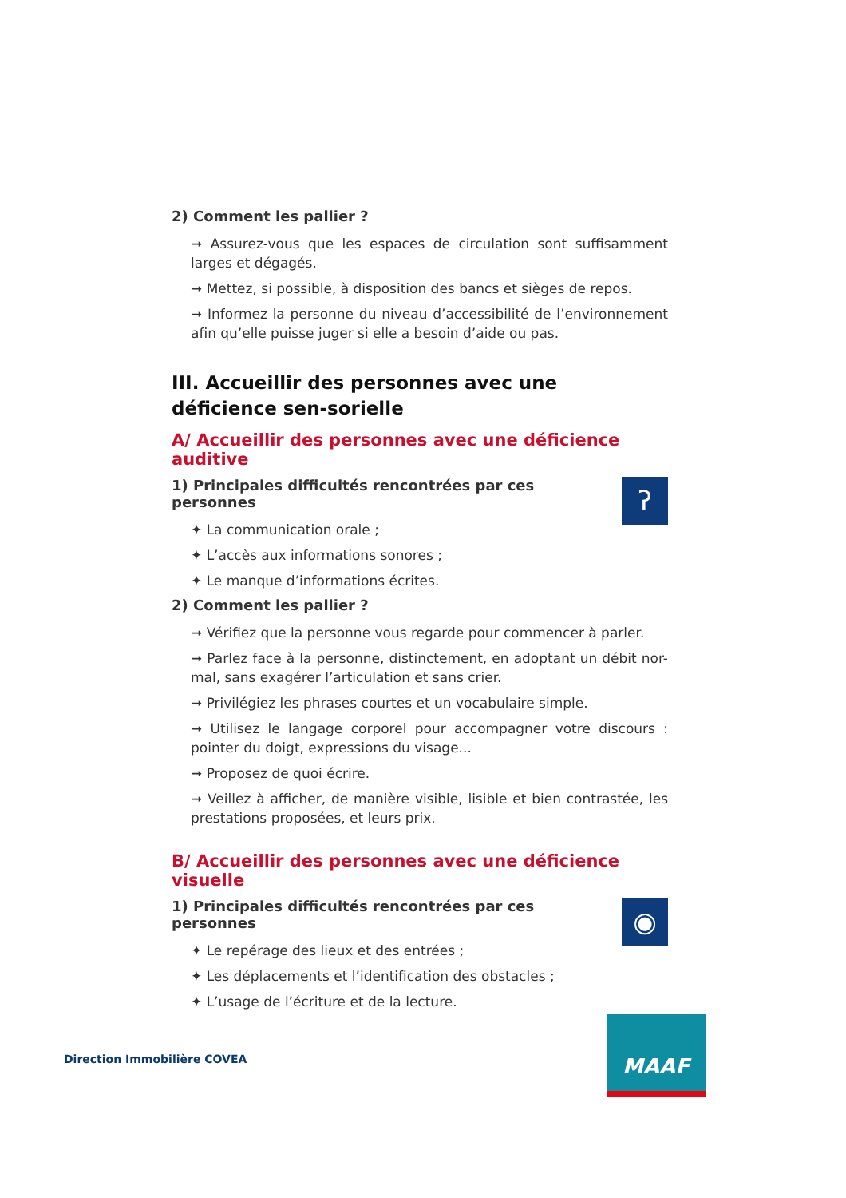2) Comment les pallier ?
➞ Assurez-vous que les espaces de circulation sont suffisamment larges et dégagés.
➞ Mettez, si possible, à disposition des bancs et sièges de repos.
➞ Informez la personne du niveau d’accessibilité de l’environnement afin qu’elle puisse juger si elle a besoin d’aide ou pas.
III. Accueillir des personnes avec une déficience sen-sorielle
A/ Accueillir des personnes avec une déficience auditive
1) Principales difficultés rencontrées par ces personnes
✦ La communication orale ;
✦ L’accès aux informations sonores ;
✦ Le manque d’informations écrites.
ʔ
2) Comment les pallier ?
➞ Vérifiez que la personne vous regarde pour commencer à parler.
➞ Parlez face à la personne, distinctement, en adoptant un débit nor-mal, sans exagérer l’articulation et sans crier.
➞ Privilégiez les phrases courtes et un vocabulaire simple.
➞ Utilisez le langage corporel pour accompagner votre discours : pointer du doigt, expressions du visage...
➞ Proposez de quoi écrire.
➞ Veillez à afficher, de manière visible, lisible et bien contrastée, les prestations proposées, et leurs prix.
B/ Accueillir des personnes avec une déficience visuelle
1) Principales difficultés rencontrées par ces personnes
✦ Le repérage des lieux et des entrées ;
✦ Les déplacements et l’identification des obstacles ;
✦ L’usage de l’écriture et de la lecture.
◉
Direction Immobilière COVEA
MAAF